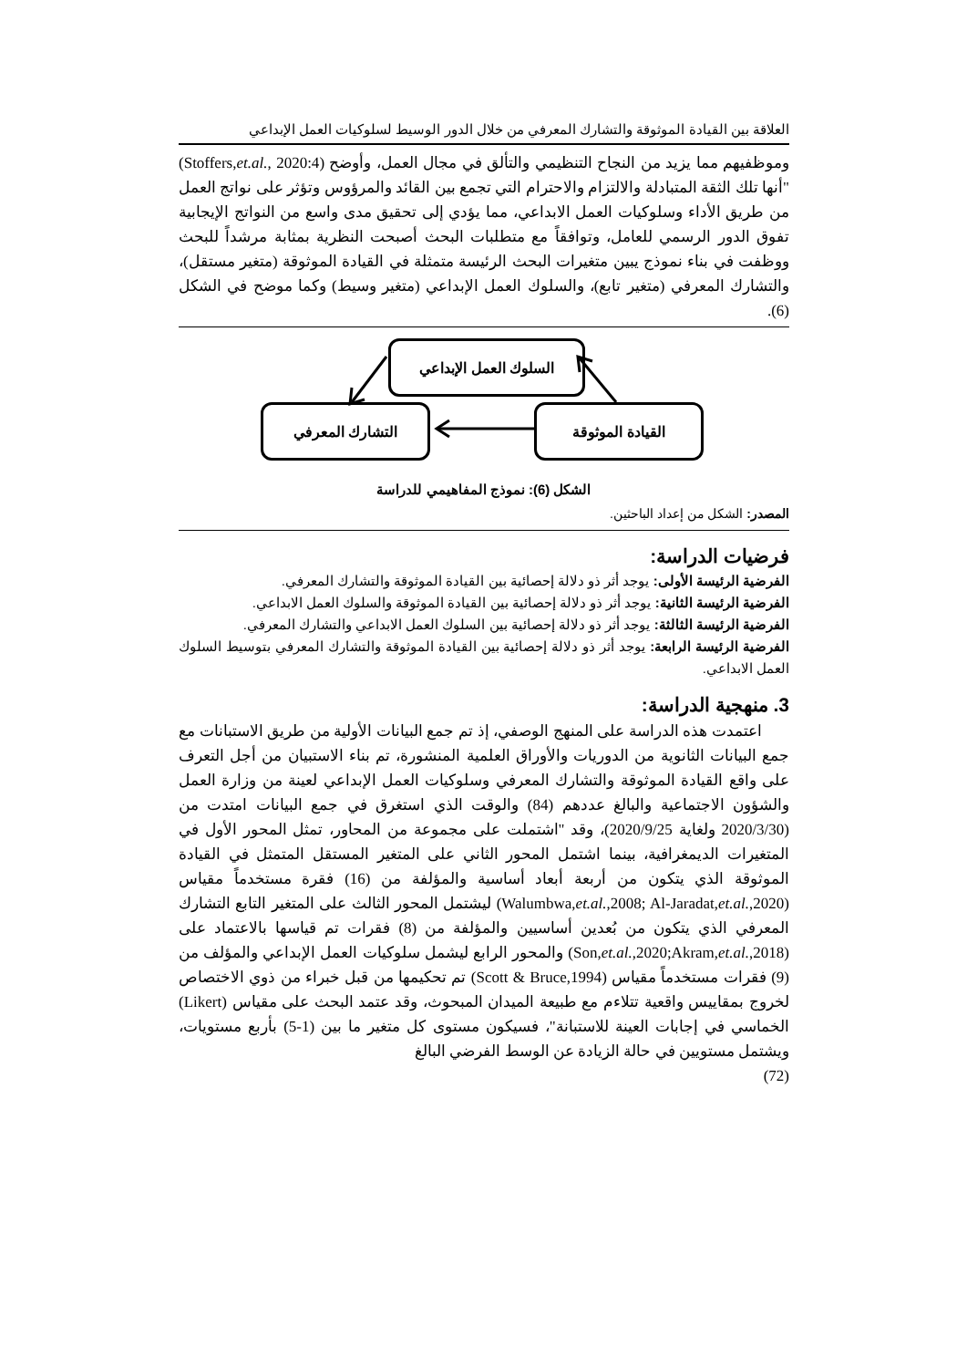العلاقة بين القيادة الموثوقة والتشارك المعرفي من خلال الدور الوسيط لسلوكيات العمل الإبداعي
وموظفيهم مما يزيد من النجاح التنظيمي والتألق في مجال العمل، وأوضح (Stoffers,et.al., 2020:4) "أنها تلك الثقة المتبادلة والالتزام والاحترام التي تجمع بين القائد والمرؤوس وتؤثر على نواتج العمل من طريق الأداء وسلوكيات العمل الابداعي، مما يؤدي إلى تحقيق مدى واسع من النواتج الإيجابية تفوق الدور الرسمي للعامل، وتوافقاً مع متطلبات البحث أصبحت النظرية بمثابة مرشداً للبحث ووظفت في بناء نموذج يبين متغيرات البحث الرئيسة متمثلة في القيادة الموثوقة (متغير مستقل)، والتشارك المعرفي (متغير تابع)، والسلوك العمل الإبداعي (متغير وسيط) وكما موضح في الشكل (6).
السلوك العمل الإبداعي
القيادة الموثوقة
التشارك المعرفي
الشكل (6): نموذج المفاهيمي للدراسة
المصدر: الشكل من إعداد الباحثين.
فرضيات الدراسة:
الفرضية الرئيسة الأولى: يوجد أثر ذو دلالة إحصائية بين القيادة الموثوقة والتشارك المعرفي.
الفرضية الرئيسة الثانية: يوجد أثر ذو دلالة إحصائية بين القيادة الموثوقة والسلوك العمل الابداعي.
الفرضية الرئيسة الثالثة: يوجد أثر ذو دلالة إحصائية بين السلوك العمل الابداعي والتشارك المعرفي.
الفرضية الرئيسة الرابعة: يوجد أثر ذو دلالة إحصائية بين القيادة الموثوقة والتشارك المعرفي بتوسيط السلوك العمل الابداعي.
3. منهجية الدراسة:
اعتمدت هذه الدراسة على المنهج الوصفي، إذ تم جمع البيانات الأولية من طريق الاستبانات مع جمع البيانات الثانوية من الدوريات والأوراق العلمية المنشورة، تم بناء الاستبيان من أجل التعرف على واقع القيادة الموثوقة والتشارك المعرفي وسلوكيات العمل الإبداعي لعينة من وزارة العمل والشؤون الاجتماعية والبالغ عددهم (84) والوقت الذي استغرق في جمع البيانات امتدت من (2020/3/30 ولغاية 2020/9/25)، وقد "اشتملت على مجموعة من المحاور، تمثل المحور الأول في المتغيرات الديمغرافية، بينما اشتمل المحور الثاني على المتغير المستقل المتمثل في القيادة الموثوقة الذي يتكون من أربعة أبعاد أساسية والمؤلفة من (16) فقرة مستخدماً مقياس (Walumbwa,et.al.,2008; Al-Jaradat,et.al.,2020) ليشتمل المحور الثالث على المتغير التابع التشارك المعرفي الذي يتكون من بُعدين أساسيين والمؤلفة من (8) فقرات تم قياسها بالاعتماد على (Son,et.al.,2020;Akram,et.al.,2018) والمحور الرابع ليشمل سلوكيات العمل الإبداعي والمؤلف من (9) فقرات مستخدماً مقياس (Scott & Bruce,1994) تم تحكيمها من قبل خبراء من ذوي الاختصاص لخروج بمقاييس واقعية تتلاءم مع طبيعة الميدان المبحوث، وقد عتمد البحث على مقياس (Likert) الخماسي في إجابات العينة للاستبانة"، فسيكون مستوى كل متغير ما بين (1-5) بأربع مستويات، ويشتمل مستويين في حالة الزيادة عن الوسط الفرضي البالغ
(72)